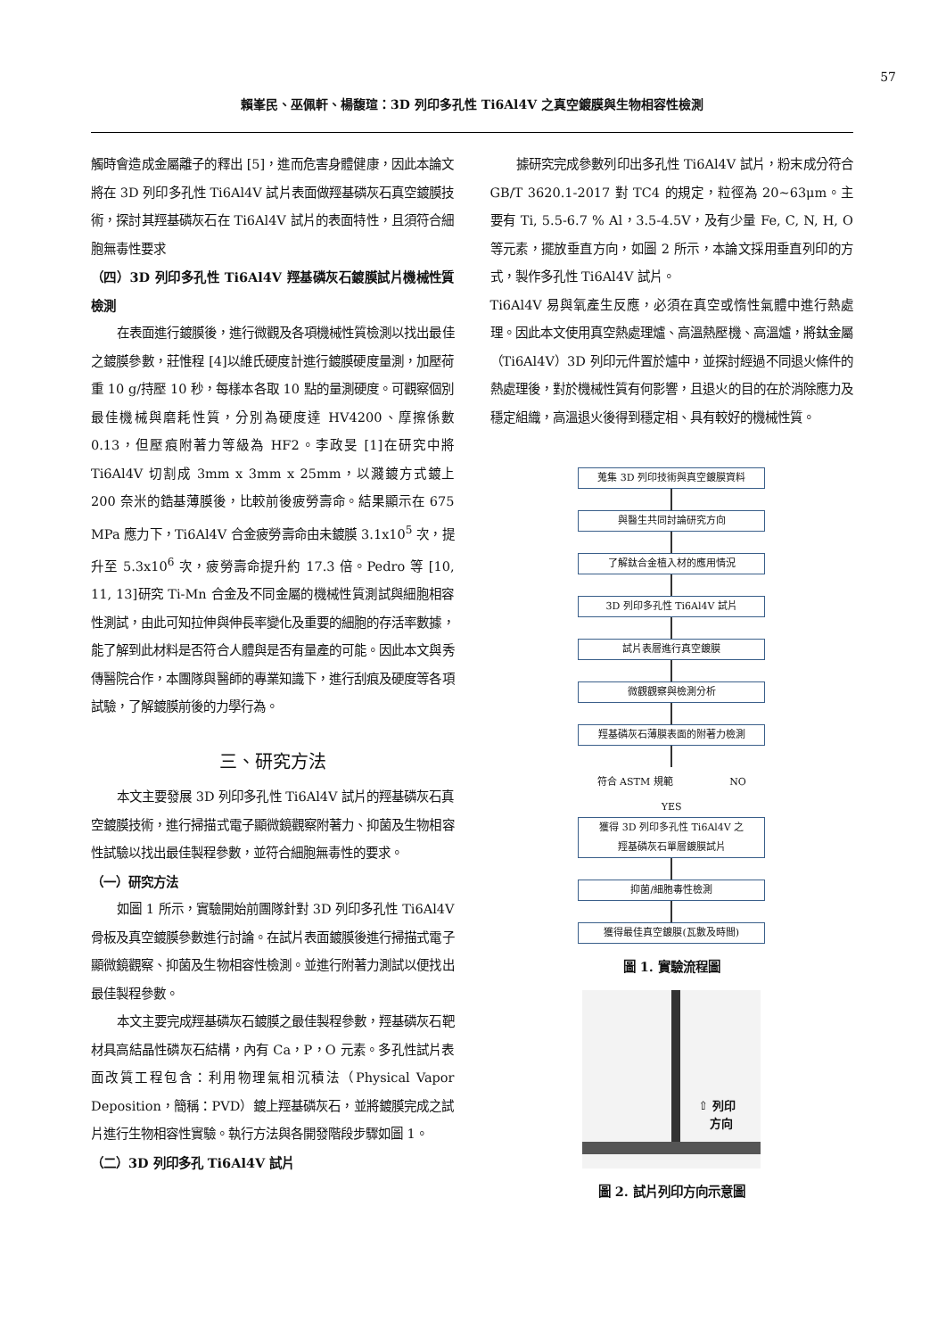57
賴峯民、巫佩軒、楊馥瑄：3D 列印多孔性 Ti6Al4V 之真空鍍膜與生物相容性檢測
觸時會造成金屬離子的釋出 [5]，進而危害身體健康，因此本論文將在 3D 列印多孔性 Ti6Al4V 試片表面做羥基磷灰石真空鍍膜技術，探討其羥基磷灰石在 Ti6Al4V 試片的表面特性，且須符合細胞無毒性要求
（四）3D 列印多孔性 Ti6Al4V 羥基磷灰石鍍膜試片機械性質檢測
在表面進行鍍膜後，進行微觀及各項機械性質檢測以找出最佳之鍍膜參數，莊惟程 [4]以維氏硬度計進行鍍膜硬度量測，加壓荷重 10 g/持壓 10 秒，每樣本各取 10 點的量測硬度。可觀察個別最佳機械與磨耗性質，分別為硬度達 HV4200、摩擦係數 0.13，但壓痕附著力等級為 HF2。李政旻 [1]在研究中將 Ti6Al4V 切割成 3mm x 3mm x 25mm，以濺鍍方式鍍上 200 奈米的鋯基薄膜後，比較前後疲勞壽命。結果顯示在 675 MPa 應力下，Ti6Al4V 合金疲勞壽命由未鍍膜 3.1x10<sup>5</sup> 次，提升至 5.3x10<sup>6</sup> 次，疲勞壽命提升約 17.3 倍。Pedro 等 [10, 11, 13]研究 Ti-Mn 合金及不同金屬的機械性質測試與細胞相容性測試，由此可知拉伸與伸長率變化及重要的細胞的存活率數據，能了解到此材料是否符合人體與是否有量產的可能。因此本文與秀傳醫院合作，本團隊與醫師的專業知識下，進行刮痕及硬度等各項試驗，了解鍍膜前後的力學行為。
三、研究方法
本文主要發展 3D 列印多孔性 Ti6Al4V 試片的羥基磷灰石真空鍍膜技術，進行掃描式電子顯微鏡觀察附著力、抑菌及生物相容性試驗以找出最佳製程參數，並符合細胞無毒性的要求。
（一）研究方法
如圖 1 所示，實驗開始前團隊針對 3D 列印多孔性 Ti6Al4V 骨板及真空鍍膜參數進行討論。在試片表面鍍膜後進行掃描式電子顯微鏡觀察、抑菌及生物相容性檢測。並進行附著力測試以便找出最佳製程參數。
本文主要完成羥基磷灰石鍍膜之最佳製程參數，羥基磷灰石靶材具高結晶性磷灰石結構，內有 Ca，P，O 元素。多孔性試片表面改質工程包含：利用物理氣相沉積法（Physical Vapor Deposition，簡稱：PVD）鍍上羥基磷灰石，並將鍍膜完成之試片進行生物相容性實驗。執行方法與各開發階段步驟如圖 1。
（二）3D 列印多孔 Ti6Al4V 試片
據研究完成參數列印出多孔性 Ti6Al4V 試片，粉末成分符合 GB/T 3620.1-2017 對 TC4 的規定，粒徑為 20~63μm。主要有 Ti, 5.5-6.7 % Al，3.5-4.5V，及有少量 Fe, C, N, H, O 等元素，擺放垂直方向，如圖 2 所示，本論文採用垂直列印的方式，製作多孔性 Ti6Al4V 試片。
Ti6Al4V 易與氧產生反應，必須在真空或惰性氣體中進行熱處理。因此本文使用真空熱處理爐、高溫熱壓機、高溫爐，將鈦金屬（Ti6Al4V）3D 列印元件置於爐中，並探討經過不同退火條件的熱處理後，對於機械性質有何影響，且退火的目的在於消除應力及穩定組織，高溫退火後得到穩定相、具有較好的機械性質。
蒐集 3D 列印技術與真空鍍膜資料
與醫生共同討論研究方向
了解鈦合金植入材的應用情況
3D 列印多孔性 Ti6Al4V 試片
試片表層進行真空鍍膜
微觀觀察與檢測分析
羥基磷灰石薄膜表面的附著力檢測
符合 ASTM 規範 NO
YES
獲得 3D 列印多孔性 Ti6Al4V 之
羥基磷灰石單層鍍膜試片
抑菌/細胞毒性檢測
獲得最佳真空鍍膜(瓦數及時間)
圖 1. 實驗流程圖
⇧ 列印
　方向
圖 2. 試片列印方向示意圖